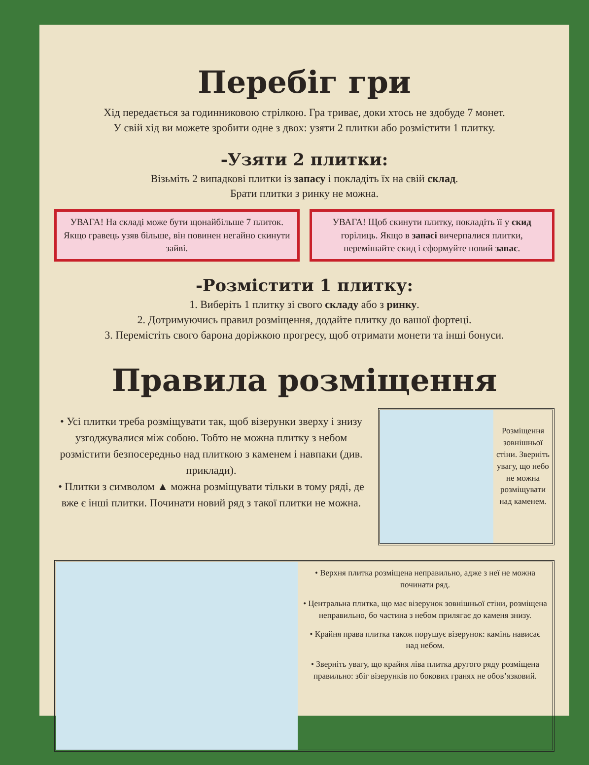Перебіг гри
Хід передається за годинниковою стрілкою. Гра триває, доки хтось не здобуде 7 монет.
У свій хід ви можете зробити одне з двох: узяти 2 плитки або розмістити 1 плитку.
-Узяти 2 плитки:
Візьміть 2 випадкові плитки із запасу і покладіть їх на свій склад.
Брати плитки з ринку не можна.
УВАГА! На складі може бути щонайбільше 7 плиток. Якщо гравець узяв більше, він повинен негайно скинути зайві.
УВАГА! Щоб скинути плитку, покладіть її у скид горілиць. Якщо в запасі вичерпалися плитки, перемішайте скид і сформуйте новий запас.
-Розмістити 1 плитку:
1. Виберіть 1 плитку зі свого складу або з ринку.
2. Дотримуючись правил розміщення, додайте плитку до вашої фортеці.
3. Перемістіть свого барона доріжкою прогресу, щоб отримати монети та інші бонуси.
Правила розміщення
• Усі плитки треба розміщувати так, щоб візерунки зверху і знизу узгоджувалися між собою. Тобто не можна плитку з небом розмістити безпосередньо над плиткою з каменем і навпаки (див. приклади).
• Плитки з символом ▲ можна розміщувати тільки в тому ряді, де вже є інші плитки. Починати новий ряд з такої плитки не можна.
Розміщення зовнішньої стіни. Зверніть увагу, що небо не можна розміщувати над каменем.
• Верхня плитка розміщена неправильно, адже з неї не можна починати ряд.
• Центральна плитка, що має візерунок зовнішньої стіни, розміщена неправильно, бо частина з небом прилягає до каменя знизу.
• Крайня права плитка також порушує візерунок: камінь нависає над небом.
• Зверніть увагу, що крайня ліва плитка другого ряду розміщена правильно: збіг візерунків по бокових гранях не обов’язковий.